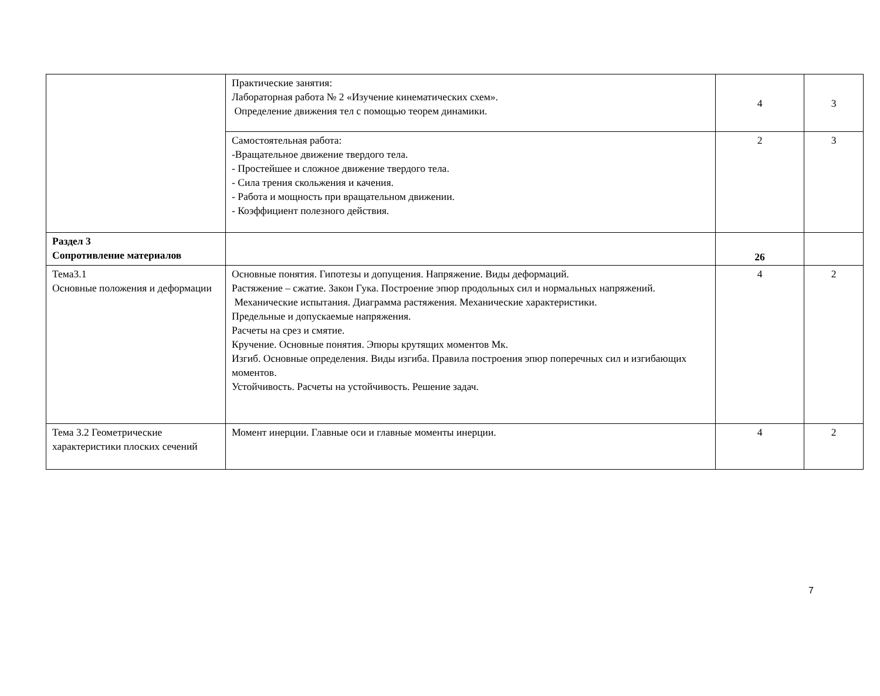| | Практические занятия: Лабораторная работа № 2 «Изучение кинематических схем». Определение движения тел с помощью теорем динамики. | 4 | 3 |
| | Самостоятельная работа: -Вращательное движение твердого тела. - Простейшее и сложное движение твердого тела. - Сила трения скольжения и качения. - Работа и мощность при вращательном движении. - Коэффициент полезного действия. | 2 | 3 |
| Раздел 3 Сопротивление материалов | | 26 | |
| Тема3.1 Основные положения и деформации | Основные понятия. Гипотезы и допущения. Напряжение. Виды деформаций. Растяжение – сжатие. Закон Гука. Построение эпюр продольных сил и нормальных напряжений. Механические испытания. Диаграмма растяжения. Механические характеристики. Предельные и допускаемые напряжения. Расчеты на срез и смятие. Кручение. Основные понятия. Эпюры крутящих моментов Мк. Изгиб. Основные определения. Виды изгиба. Правила построения эпюр поперечных сил и изгибающих моментов. Устойчивость. Расчеты на устойчивость. Решение задач. | 4 | 2 |
| Тема 3.2 Геометрические характеристики плоских сечений | Момент инерции. Главные оси и главные моменты инерции. | 4 | 2 |
7